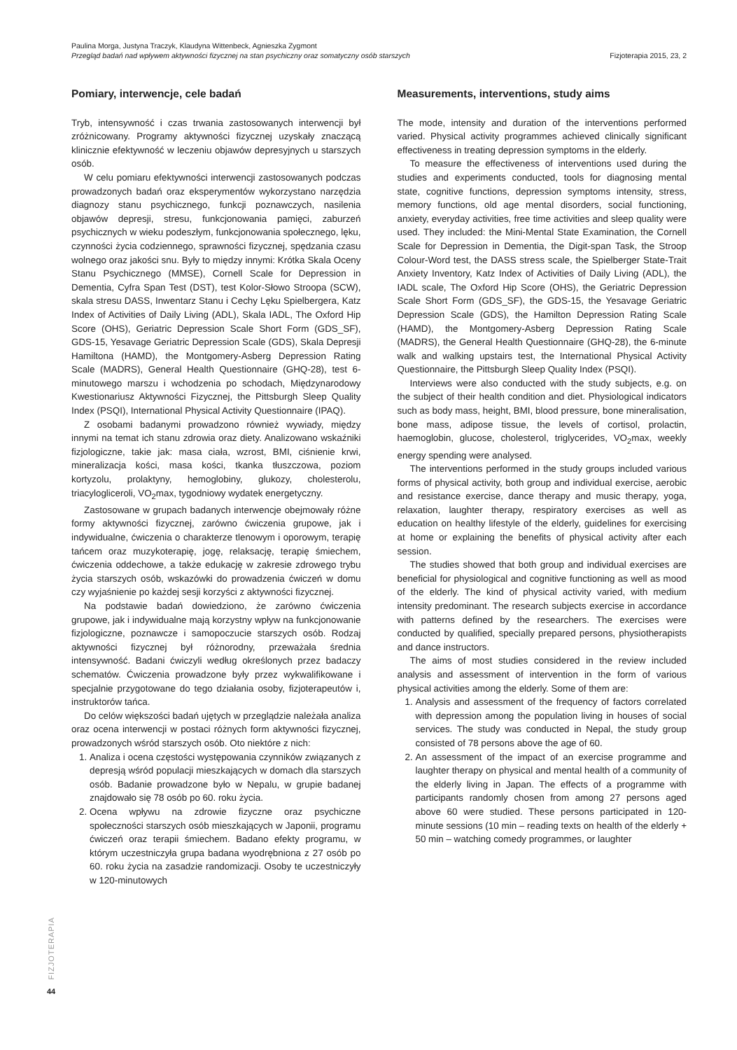Paulina Morga, Justyna Traczyk, Klaudyna Wittenbeck, Agnieszka Zygmont
Przegląd badań nad wpływem aktywności fizycznej na stan psychiczny oraz somatyczny osób starszych
Fizjoterapia 2015, 23, 2
Pomiary, interwencje, cele badań
Tryb, intensywność i czas trwania zastosowanych interwencji był zróżnicowany. Programy aktywności fizycznej uzyskały znaczącą klinicznie efektywność w leczeniu objawów depresyjnych u starszych osób.
W celu pomiaru efektywności interwencji zastosowanych podczas prowadzonych badań oraz eksperymentów wykorzystano narzędzia diagnozy stanu psychicznego, funkcji poznawczych, nasilenia objawów depresji, stresu, funkcjonowania pamięci, zaburzeń psychicznych w wieku podeszłym, funkcjonowania społecznego, lęku, czynności życia codziennego, sprawności fizycznej, spędzania czasu wolnego oraz jakości snu. Były to między innymi: Krótka Skala Oceny Stanu Psychicznego (MMSE), Cornell Scale for Depression in Dementia, Cyfra Span Test (DST), test Kolor-Słowo Stroopa (SCW), skala stresu DASS, Inwentarz Stanu i Cechy Lęku Spielbergera, Katz Index of Activities of Daily Living (ADL), Skala IADL, The Oxford Hip Score (OHS), Geriatric Depression Scale Short Form (GDS_SF), GDS-15, Yesavage Geriatric Depression Scale (GDS), Skala Depresji Hamiltona (HAMD), the Montgomery-Asberg Depression Rating Scale (MADRS), General Health Questionnaire (GHQ-28), test 6-minutowego marszu i wchodzenia po schodach, Międzynarodowy Kwestionariusz Aktywności Fizycznej, the Pittsburgh Sleep Quality Index (PSQI), International Physical Activity Questionnaire (IPAQ).
Z osobami badanymi prowadzono również wywiady, między innymi na temat ich stanu zdrowia oraz diety. Analizowano wskaźniki fizjologiczne, takie jak: masa ciała, wzrost, BMI, ciśnienie krwi, mineralizacja kości, masa kości, tkanka tłuszczowa, poziom kortyzolu, prolaktyny, hemoglobiny, glukozy, cholesterolu, triacylogliceroli, VO<sub>2</sub>max, tygodniowy wydatek energetyczny.
Zastosowane w grupach badanych interwencje obejmowały różne formy aktywności fizycznej, zarówno ćwiczenia grupowe, jak i indywidualne, ćwiczenia o charakterze tlenowym i oporowym, terapię tańcem oraz muzykoterapię, jogę, relaksację, terapię śmiechem, ćwiczenia oddechowe, a także edukację w zakresie zdrowego trybu życia starszych osób, wskazówki do prowadzenia ćwiczeń w domu czy wyjaśnienie po każdej sesji korzyści z aktywności fizycznej.
Na podstawie badań dowiedziono, że zarówno ćwiczenia grupowe, jak i indywidualne mają korzystny wpływ na funkcjonowanie fizjologiczne, poznawcze i samopoczucie starszych osób. Rodzaj aktywności fizycznej był różnorodny, przeważała średnia intensywność. Badani ćwiczyli według określonych przez badaczy schematów. Ćwiczenia prowadzone były przez wykwalifikowane i specjalnie przygotowane do tego działania osoby, fizjoterapeutów i, instruktorów tańca.
Do celów większości badań ujętych w przeglądzie należała analiza oraz ocena interwencji w postaci różnych form aktywności fizycznej, prowadzonych wśród starszych osób. Oto niektóre z nich:
1. Analiza i ocena częstości występowania czynników związanych z depresją wśród populacji mieszkających w domach dla starszych osób. Badanie prowadzone było w Nepalu, w grupie badanej znajdowało się 78 osób po 60. roku życia.
2. Ocena wpływu na zdrowie fizyczne oraz psychiczne społeczności starszych osób mieszkających w Japonii, programu ćwiczeń oraz terapii śmiechem. Badano efekty programu, w którym uczestniczyła grupa badana wyodrębniona z 27 osób po 60. roku życia na zasadzie randomizacji. Osoby te uczestniczyły w 120-minutowych
Measurements, interventions, study aims
The mode, intensity and duration of the interventions performed varied. Physical activity programmes achieved clinically significant effectiveness in treating depression symptoms in the elderly.
To measure the effectiveness of interventions used during the studies and experiments conducted, tools for diagnosing mental state, cognitive functions, depression symptoms intensity, stress, memory functions, old age mental disorders, social functioning, anxiety, everyday activities, free time activities and sleep quality were used. They included: the Mini-Mental State Examination, the Cornell Scale for Depression in Dementia, the Digit-span Task, the Stroop Colour-Word test, the DASS stress scale, the Spielberger State-Trait Anxiety Inventory, Katz Index of Activities of Daily Living (ADL), the IADL scale, The Oxford Hip Score (OHS), the Geriatric Depression Scale Short Form (GDS_SF), the GDS-15, the Yesavage Geriatric Depression Scale (GDS), the Hamilton Depression Rating Scale (HAMD), the Montgomery-Asberg Depression Rating Scale (MADRS), the General Health Questionnaire (GHQ-28), the 6-minute walk and walking upstairs test, the International Physical Activity Questionnaire, the Pittsburgh Sleep Quality Index (PSQI).
Interviews were also conducted with the study subjects, e.g. on the subject of their health condition and diet. Physiological indicators such as body mass, height, BMI, blood pressure, bone mineralisation, bone mass, adipose tissue, the levels of cortisol, prolactin, haemoglobin, glucose, cholesterol, triglycerides, VO<sub>2</sub>max, weekly energy spending were analysed.
The interventions performed in the study groups included various forms of physical activity, both group and individual exercise, aerobic and resistance exercise, dance therapy and music therapy, yoga, relaxation, laughter therapy, respiratory exercises as well as education on healthy lifestyle of the elderly, guidelines for exercising at home or explaining the benefits of physical activity after each session.
The studies showed that both group and individual exercises are beneficial for physiological and cognitive functioning as well as mood of the elderly. The kind of physical activity varied, with medium intensity predominant. The research subjects exercise in accordance with patterns defined by the researchers. The exercises were conducted by qualified, specially prepared persons, physiotherapists and dance instructors.
The aims of most studies considered in the review included analysis and assessment of intervention in the form of various physical activities among the elderly. Some of them are:
1. Analysis and assessment of the frequency of factors correlated with depression among the population living in houses of social services. The study was conducted in Nepal, the study group consisted of 78 persons above the age of 60.
2. An assessment of the impact of an exercise programme and laughter therapy on physical and mental health of a community of the elderly living in Japan. The effects of a programme with participants randomly chosen from among 27 persons aged above 60 were studied. These persons participated in 120-minute sessions (10 min – reading texts on health of the elderly + 50 min – watching comedy programmes, or laughter
FIZJOTERAPIA
44